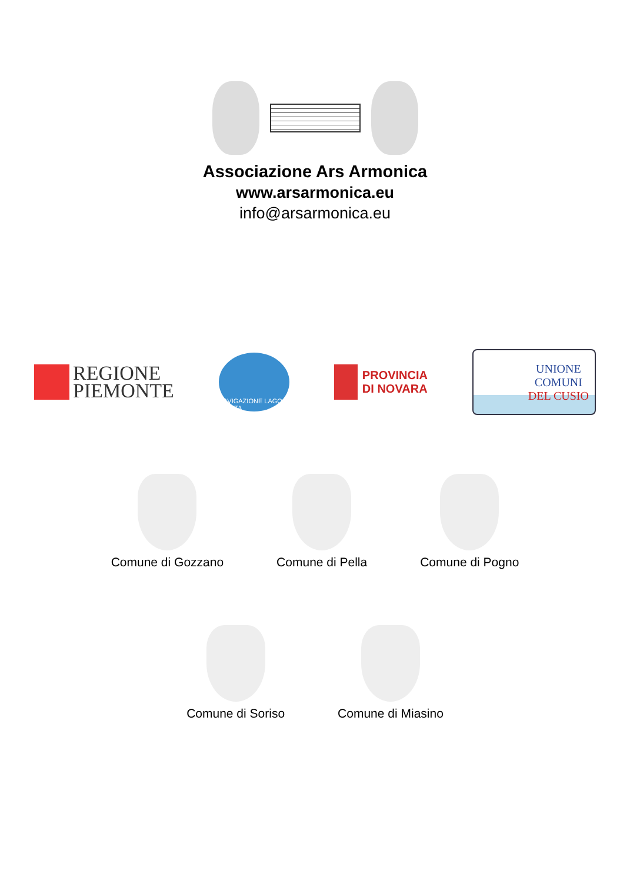Associazione Ars Armonica
www.arsarmonica.eu
info@arsarmonica.eu
REGIONE
PIEMONTE
NAVIGAZIONE LAGO D'ORTA
PROVINCIA
DI NOVARA
UNIONE
COMUNI
DEL CUSIO
Comune di Gozzano Comune di Pella Comune di Pogno
Comune di Soriso Comune di Miasino